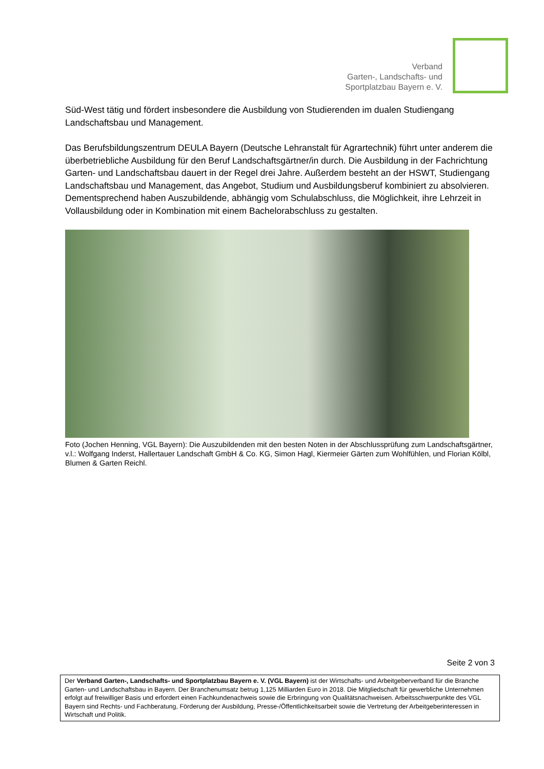Verband
Garten-, Landschafts- und
Sportplatzbau Bayern e. V.
Süd-West tätig und fördert insbesondere die Ausbildung von Studierenden im dualen Studiengang Landschaftsbau und Management.
Das Berufsbildungszentrum DEULA Bayern (Deutsche Lehranstalt für Agrartechnik) führt unter anderem die überbetriebliche Ausbildung für den Beruf Landschaftsgärtner/in durch. Die Ausbildung in der Fachrichtung Garten- und Landschaftsbau dauert in der Regel drei Jahre. Außerdem besteht an der HSWT, Studiengang Landschaftsbau und Management, das Angebot, Studium und Ausbildungsberuf kombiniert zu absolvieren. Dementsprechend haben Auszubildende, abhängig vom Schulabschluss, die Möglichkeit, ihre Lehrzeit in Vollausbildung oder in Kombination mit einem Bachelorabschluss zu gestalten.
Foto (Jochen Henning, VGL Bayern): Die Auszubildenden mit den besten Noten in der Abschlussprüfung zum Landschaftsgärtner, v.l.: Wolfgang Inderst, Hallertauer Landschaft GmbH & Co. KG, Simon Hagl, Kiermeier Gärten zum Wohlfühlen, und Florian Kölbl, Blumen & Garten Reichl.
Seite 2 von 3
Der Verband Garten-, Landschafts- und Sportplatzbau Bayern e. V. (VGL Bayern) ist der Wirtschafts- und Arbeitgeberverband für die Branche Garten- und Landschaftsbau in Bayern. Der Branchenumsatz betrug 1,125 Milliarden Euro in 2018. Die Mitgliedschaft für gewerbliche Unternehmen erfolgt auf freiwilliger Basis und erfordert einen Fachkundenachweis sowie die Erbringung von Qualitätsnachweisen. Arbeitsschwerpunkte des VGL Bayern sind Rechts- und Fachberatung, Förderung der Ausbildung, Presse-/Öffentlichkeitsarbeit sowie die Vertretung der Arbeitgeberinteressen in Wirtschaft und Politik.